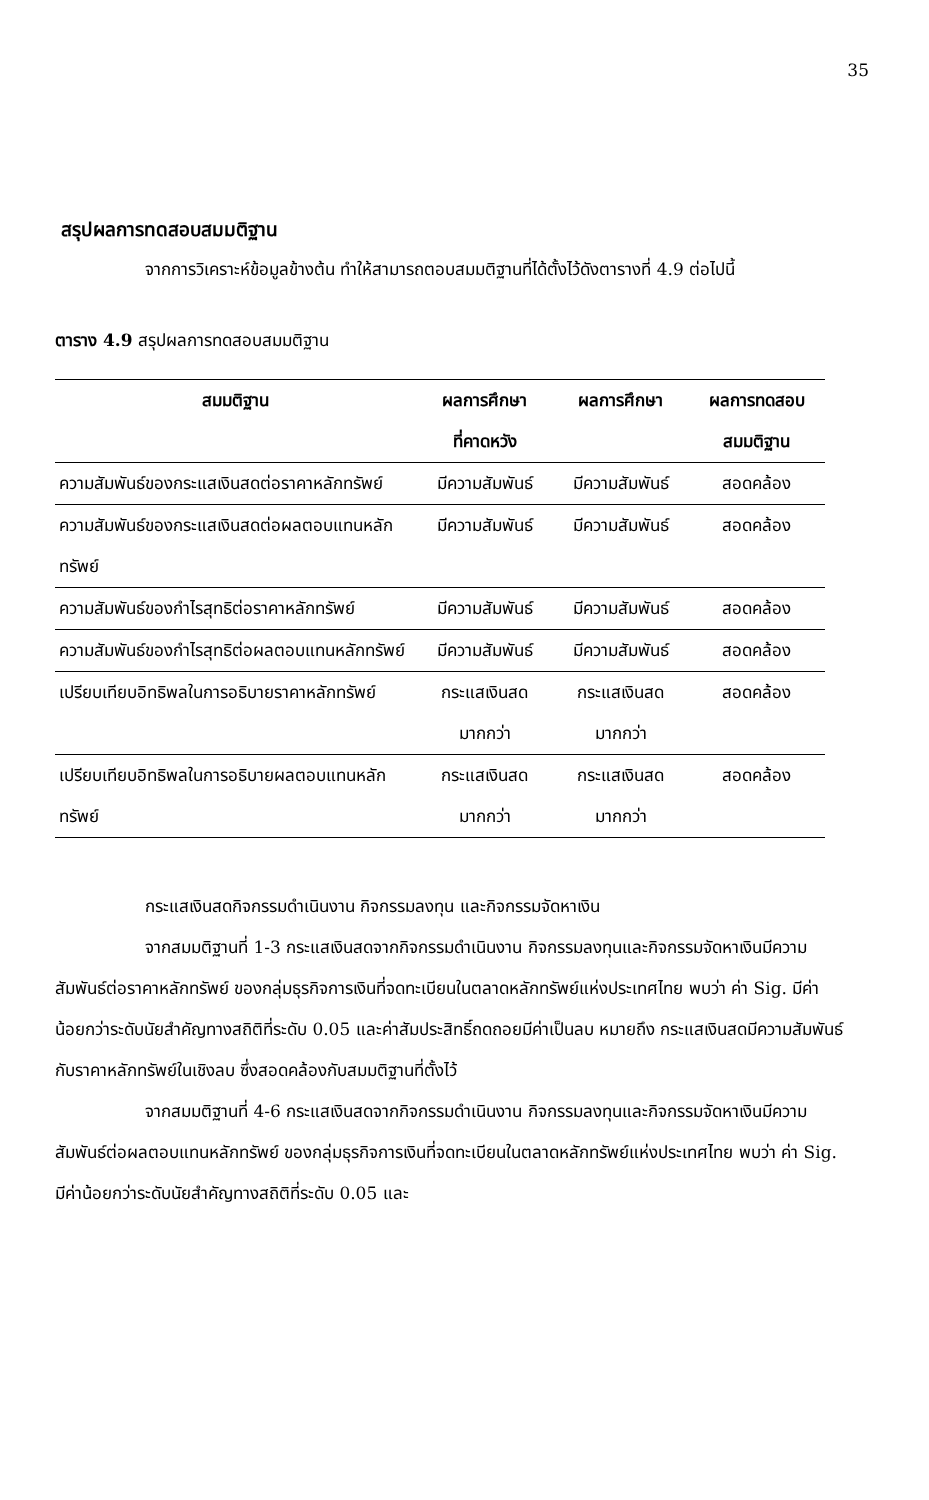35
สรุปผลการทดสอบสมมติฐาน
จากการวิเคราะห์ข้อมูลข้างต้น ทำให้สามารถตอบสมมติฐานที่ได้ตั้งไว้ดังตารางที่ 4.9 ต่อไปนี้
ตาราง 4.9 สรุปผลการทดสอบสมมติฐาน
| สมมติฐาน | ผลการศึกษา ที่คาดหวัง | ผลการศึกษา | ผลการทดสอบ สมมติฐาน |
| --- | --- | --- | --- |
| ความสัมพันธ์ของกระแสเงินสดต่อราคาหลักทรัพย์ | มีความสัมพันธ์ | มีความสัมพันธ์ | สอดคล้อง |
| ความสัมพันธ์ของกระแสเงินสดต่อผลตอบแทนหลักทรัพย์ | มีความสัมพันธ์ | มีความสัมพันธ์ | สอดคล้อง |
| ความสัมพันธ์ของกำไรสุทธิต่อราคาหลักทรัพย์ | มีความสัมพันธ์ | มีความสัมพันธ์ | สอดคล้อง |
| ความสัมพันธ์ของกำไรสุทธิต่อผลตอบแทนหลักทรัพย์ | มีความสัมพันธ์ | มีความสัมพันธ์ | สอดคล้อง |
| เปรียบเทียบอิทธิพลในการอธิบายราคาหลักทรัพย์ | กระแสเงินสด มากกว่า | กระแสเงินสด มากกว่า | สอดคล้อง |
| เปรียบเทียบอิทธิพลในการอธิบายผลตอบแทนหลักทรัพย์ | กระแสเงินสด มากกว่า | กระแสเงินสด มากกว่า | สอดคล้อง |
กระแสเงินสดกิจกรรมดำเนินงาน กิจกรรมลงทุน และกิจกรรมจัดหาเงิน
จากสมมติฐานที่ 1-3 กระแสเงินสดจากกิจกรรมดำเนินงาน กิจกรรมลงทุนและกิจกรรมจัดหาเงินมีความสัมพันธ์ต่อราคาหลักทรัพย์ ของกลุ่มธุรกิจการเงินที่จดทะเบียนในตลาดหลักทรัพย์แห่งประเทศไทย พบว่า ค่า Sig. มีค่าน้อยกว่าระดับนัยสำคัญทางสถิติที่ระดับ 0.05 และค่าสัมประสิทธิ์ถดถอยมีค่าเป็นลบ หมายถึง กระแสเงินสดมีความสัมพันธ์กับราคาหลักทรัพย์ในเชิงลบ ซึ่งสอดคล้องกับสมมติฐานที่ตั้งไว้
จากสมมติฐานที่ 4-6 กระแสเงินสดจากกิจกรรมดำเนินงาน กิจกรรมลงทุนและกิจกรรมจัดหาเงินมีความสัมพันธ์ต่อผลตอบแทนหลักทรัพย์ ของกลุ่มธุรกิจการเงินที่จดทะเบียนในตลาดหลักทรัพย์แห่งประเทศไทย พบว่า ค่า Sig. มีค่าน้อยกว่าระดับนัยสำคัญทางสถิติที่ระดับ 0.05 และ